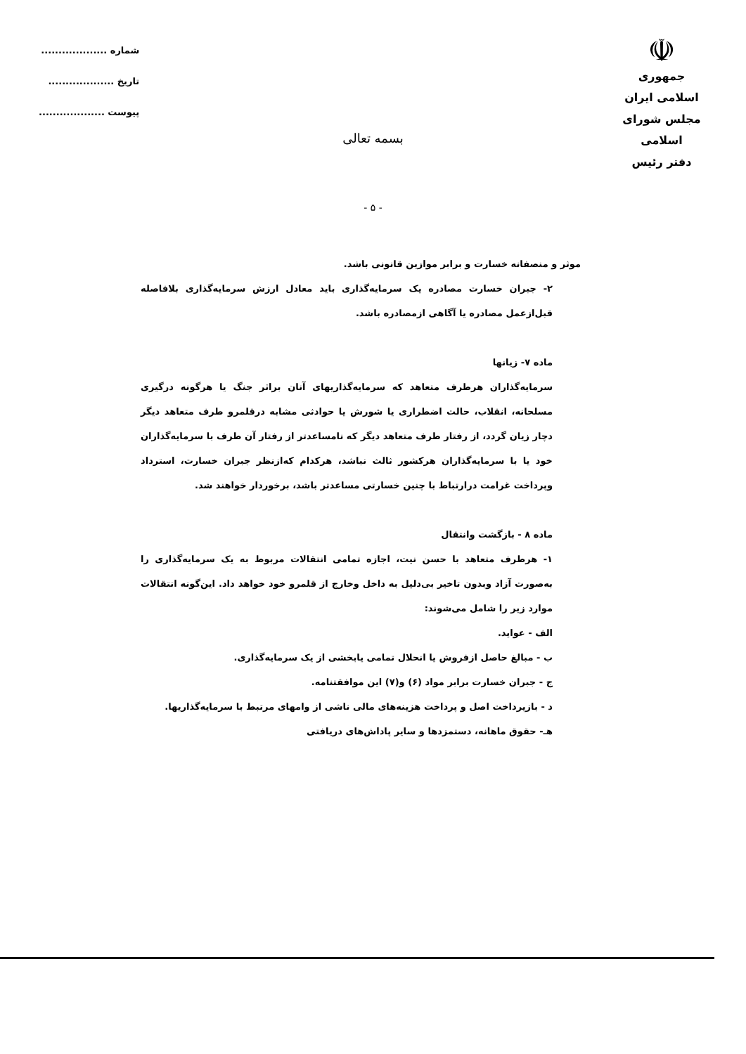☫
جمهوری اسلامی ایران
مجلس شورای اسلامی
دفتر رئیس
شماره ...................
تاریخ ...................
پیوست ...................
بسمه تعالی
- ۵ -
موثر و منصفانه خسارت و برابر موازین قانونی باشد.
۲- جبران خسارت مصادره یک سرمایه‌گذاری باید معادل ارزش سرمایه‌گذاری بلافاصله قبل‌ازعمل مصادره یا آگاهی ازمصادره باشد.
ماده ۷- زیانها
سرمایه‌گذاران هرطرف متعاهد که سرمایه‌گذاریهای آنان براثر جنگ یا هرگونه درگیری مسلحانه، انقلاب، حالت اضطراری یا شورش یا حوادثی مشابه درقلمرو طرف متعاهد دیگر دچار زیان گردد، از رفتار طرف متعاهد دیگر که نامساعدتر از رفتار آن طرف با سرمایه‌گذاران خود یا با سرمایه‌گذاران هرکشور ثالث نباشد، هرکدام که‌ازنظر جبران خسارت، استرداد وپرداخت غرامت درارتباط با چنین خسارتی مساعدتر باشد، برخوردار خواهند شد.
ماده ۸ - بازگشت وانتقال
۱- هرطرف متعاهد با حسن نیت، اجازه تمامی انتقالات مربوط به یک سرمایه‌گذاری را به‌صورت آزاد وبدون تاخیر بی‌دلیل به داخل وخارج از قلمرو خود خواهد داد. این‌گونه انتقالات موارد زیر را شامل می‌شوند:
الف - عواید.
ب - مبالغ حاصل ازفروش یا انحلال تمامی یابخشی از یک سرمایه‌گذاری.
ج - جبران خسارت برابر مواد (۶) و(۷) این موافقتنامه.
د - بازپرداخت اصل و پرداخت هزینه‌های مالی ناشی از وامهای مرتبط با سرمایه‌گذاریها.
هـ- حقوق ماهانه، دستمزدها و سایر پاداش‌های دریافتی